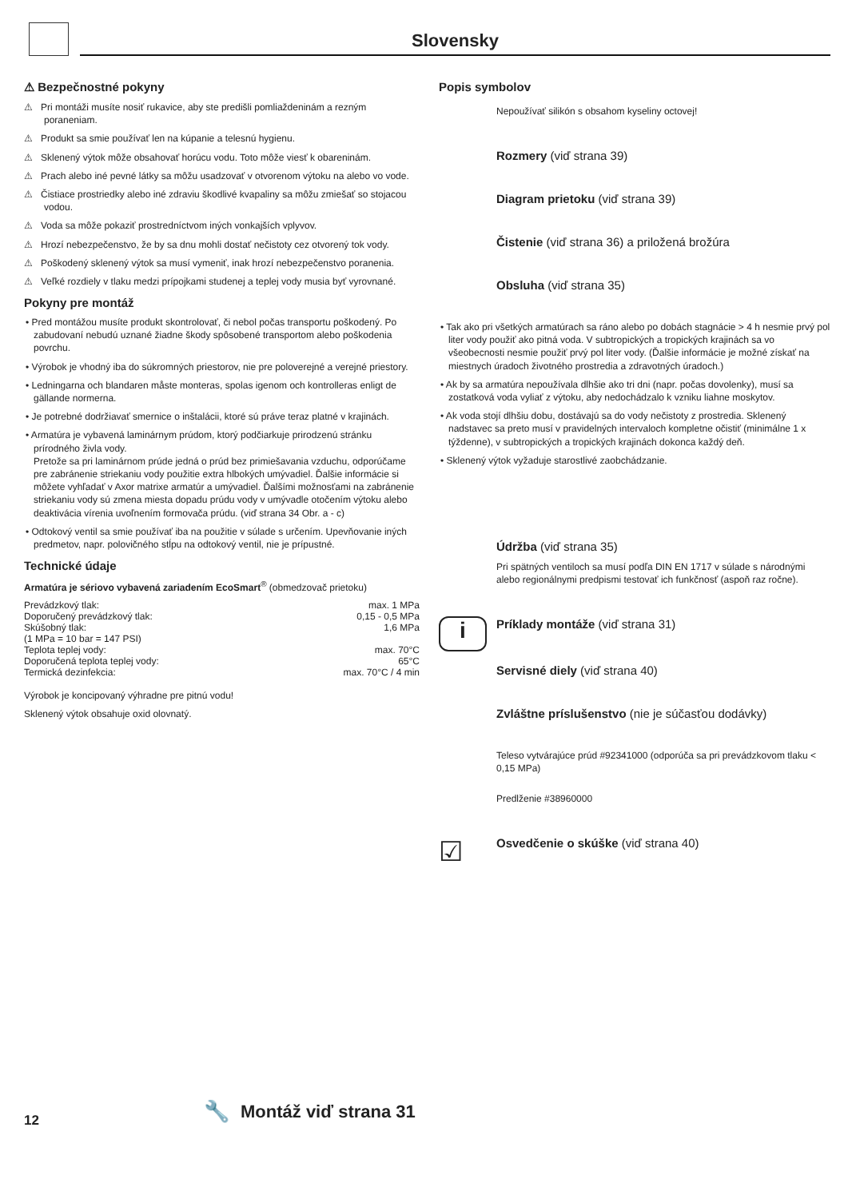Slovensky
⚠ Bezpečnostné pokyny
⚠ Pri montáži musíte nosiť rukavice, aby ste predišli pomliaždeninám a rezným poraneniam.
⚠ Produkt sa smie používať len na kúpanie a telesnú hygienu.
⚠ Sklenený výtok môže obsahovať horúcu vodu. Toto môže viesť k obareninám.
⚠ Prach alebo iné pevné látky sa môžu usadzovať v otvorenom výtoku na alebo vo vode.
⚠ Čistiace prostriedky alebo iné zdraviu škodlivé kvapaliny sa môžu zmiešať so stojacou vodou.
⚠ Voda sa môže pokaziť prostredníctvom iných vonkajších vplyvov.
⚠ Hrozí nebezpečenstvo, že by sa dnu mohli dostať nečistoty cez otvorený tok vody.
⚠ Poškodený sklenený výtok sa musí vymeniť, inak hrozí nebezpečenstvo poranenia.
⚠ Veľké rozdiely v tlaku medzi prípojkami studenej a teplej vody musia byť vyrovnané.
Pokyny pre montáž
• Pred montážou musíte produkt skontrolovať, či nebol počas transportu poškodený. Po zabudovaní nebudú uznané žiadne škody spôsobené transportom alebo poškodenia povrchu.
• Výrobok je vhodný iba do súkromných priestorov, nie pre poloverejné a verejné priestory.
• Ledningarna och blandaren måste monteras, spolas igenom och kontrolleras enligt de gällande normerna.
• Je potrebné dodržiavať smernice o inštalácii, ktoré sú práve teraz platné v krajinách.
• Armatúra je vybavená laminárnym prúdom, ktorý podčiarkuje prirodzenú stránku prírodného živla vody.
Pretože sa pri laminárnom prúde jedná o prúd bez primiešavania vzduchu, odporúčame pre zabránenie striekaniu vody použitie extra hlbokých umývadiel. Ďalšie informácie si môžete vyhľadať v Axor matrixe armatúr a umývadiel. Ďalšími možnosťami na zabránenie striekaniu vody sú zmena miesta dopadu prúdu vody v umývadle otočením výtoku alebo deaktivácia vírenia uvoľnením formovača prúdu. (viď strana 34 Obr. a - c)
• Odtokový ventil sa smie používať iba na použitie v súlade s určením. Upevňovanie iných predmetov, napr. polovičného stĺpu na odtokový ventil, nie je prípustné.
Technické údaje
Armatúra je sériovo vybavená zariadením EcoSmart<sup>®</sup> (obmedzovač prietoku)
| Prevádzkový tlak: | max. 1 MPa |
| Doporučený prevádzkový tlak: | 0,15 - 0,5 MPa |
| Skúšobný tlak: | 1,6 MPa |
| (1 MPa = 10 bar = 147 PSI) | |
| Teplota teplej vody: | max. 70°C |
| Doporučená teplota teplej vody: | 65°C |
| Termická dezinfekcia: | max. 70°C / 4 min |
Výrobok je koncipovaný výhradne pre pitnú vodu!
Sklenený výtok obsahuje oxid olovnatý.
Popis symbolov
Nepoužívať silikón s obsahom kyseliny octovej!
Rozmery (viď strana 39)
Diagram prietoku (viď strana 39)
Čistenie (viď strana 36) a priložená brožúra
Obsluha (viď strana 35)
• Tak ako pri všetkých armatúrach sa ráno alebo po dobách stagnácie > 4 h nesmie prvý pol liter vody použiť ako pitná voda. V subtropických a tropických krajinách sa vo všeobecnosti nesmie použiť prvý pol liter vody. (Ďalšie informácie je možné získať na miestnych úradoch životného prostredia a zdravotných úradoch.)
• Ak by sa armatúra nepoužívala dlhšie ako tri dni (napr. počas dovolenky), musí sa zostatková voda vyliať z výtoku, aby nedochádzalo k vzniku liahne moskytov.
• Ak voda stojí dlhšiu dobu, dostávajú sa do vody nečistoty z prostredia. Sklenený nadstavec sa preto musí v pravidelných intervaloch kompletne očistiť (minimálne 1 x týždenne), v subtropických a tropických krajinách dokonca každý deň.
• Sklenený výtok vyžaduje starostlivé zaobchádzanie.
Údržba (viď strana 35)
Pri spätných ventiloch sa musí podľa DIN EN 1717 v súlade s národnými alebo regionálnymi predpismi testovať ich funkčnosť (aspoň raz ročne).
i
Príklady montáže (viď strana 31)
Servisné diely (viď strana 40)
Zvláštne príslušenstvo (nie je súčasťou dodávky)
Teleso vytvárajúce prúd #92341000 (odporúča sa pri prevádzkovom tlaku < 0,15 MPa)
Predlženie #38960000
☑
Osvedčenie o skúške (viď strana 40)
12
🔧 Montáž viď strana 31